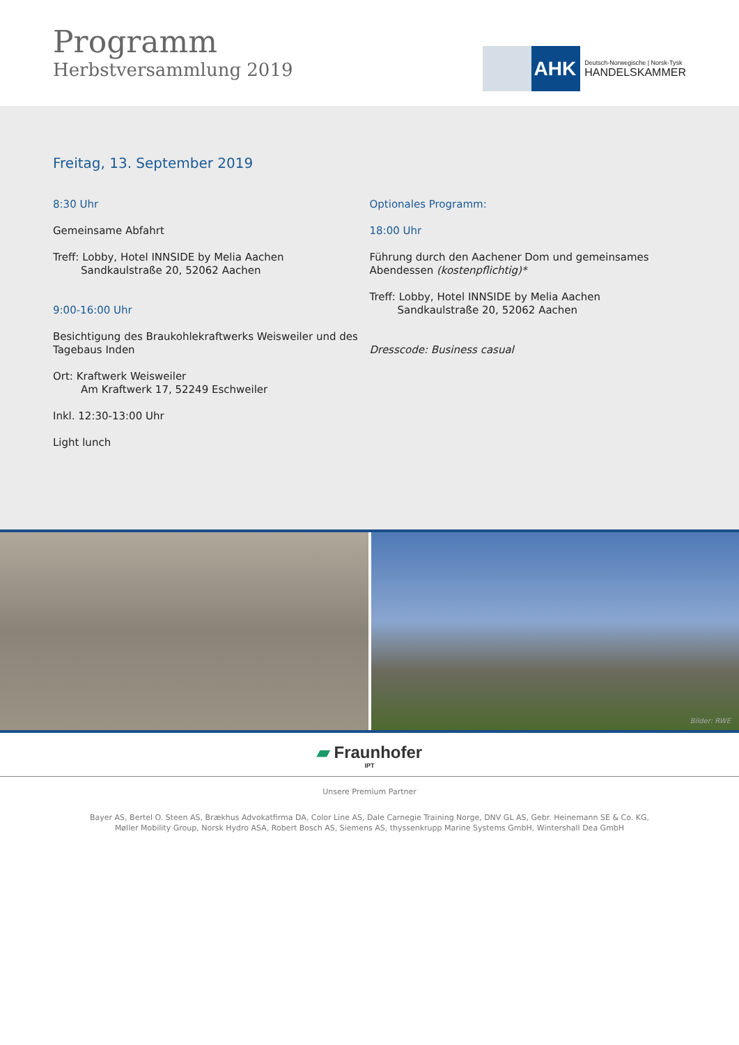Programm
Herbstversammlung 2019
AHK
Deutsch-Norwegische | Norsk-Tysk
HANDELSKAMMER
Freitag, 13. September 2019
8:30 Uhr
Gemeinsame Abfahrt
Treff: Lobby, Hotel INNSIDE by Melia Aachen
Sandkaulstraße 20, 52062 Aachen
9:00-16:00 Uhr
Besichtigung des Braukohlekraftwerks Weisweiler und des Tagebaus Inden
Ort: Kraftwerk Weisweiler
Am Kraftwerk 17, 52249 Eschweiler
Inkl. 12:30-13:00 Uhr
Light lunch
Optionales Programm:
18:00 Uhr
Führung durch den Aachener Dom und gemeinsames Abendessen (kostenpflichtig)*
Treff: Lobby, Hotel INNSIDE by Melia Aachen
Sandkaulstraße 20, 52062 Aachen
Dresscode: Business casual
Bilder: RWE
▰ Fraunhofer
IPT
Unsere Premium Partner
Bayer AS, Bertel O. Steen AS, Brækhus Advokatfirma DA, Color Line AS, Dale Carnegie Training Norge, DNV GL AS, Gebr. Heinemann SE & Co. KG,
Møller Mobility Group, Norsk Hydro ASA, Robert Bosch AS, Siemens AS, thyssenkrupp Marine Systems GmbH, Wintershall Dea GmbH